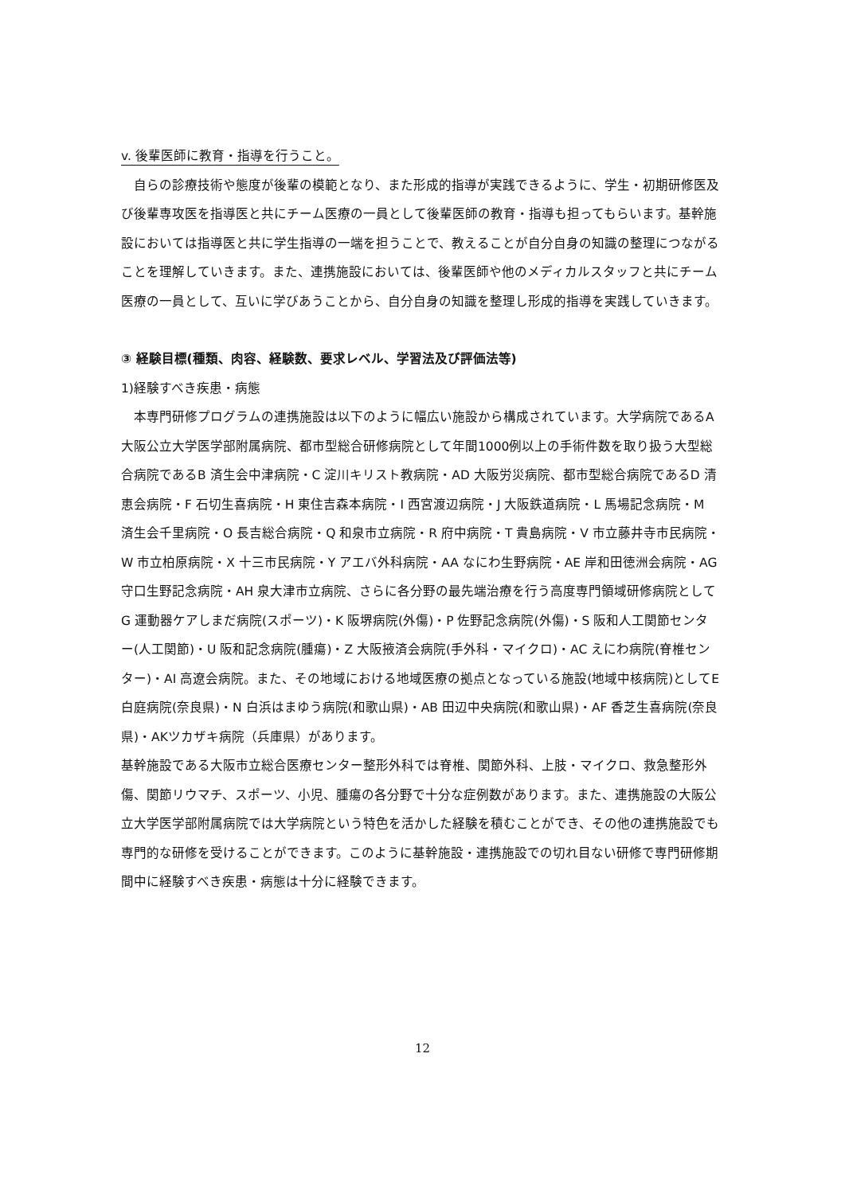v. 後輩医師に教育・指導を行うこと。
　自らの診療技術や態度が後輩の模範となり、また形成的指導が実践できるように、学生・初期研修医及び後輩専攻医を指導医と共にチーム医療の一員として後輩医師の教育・指導も担ってもらいます。基幹施設においては指導医と共に学生指導の一端を担うことで、教えることが自分自身の知識の整理につながることを理解していきます。また、連携施設においては、後輩医師や他のメディカルスタッフと共にチーム医療の一員として、互いに学びあうことから、自分自身の知識を整理し形成的指導を実践していきます。
③ 経験目標(種類、肉容、経験数、要求レベル、学習法及び評価法等)
1)経験すべき疾患・病態
　本専門研修プログラムの連携施設は以下のように幅広い施設から構成されています。大学病院であるA 大阪公立大学医学部附属病院、都市型総合研修病院として年間1000例以上の手術件数を取り扱う大型総合病院であるB 済生会中津病院・C 淀川キリスト教病院・AD 大阪労災病院、都市型総合病院であるD 清恵会病院・F 石切生喜病院・H 東住吉森本病院・I 西宮渡辺病院・J 大阪鉄道病院・L 馬場記念病院・M 済生会千里病院・O 長吉総合病院・Q 和泉市立病院・R 府中病院・T 貴島病院・V 市立藤井寺市民病院・W 市立柏原病院・X 十三市民病院・Y アエバ外科病院・AA なにわ生野病院・AE 岸和田徳洲会病院・AG 守口生野記念病院・AH 泉大津市立病院、さらに各分野の最先端治療を行う高度専門領域研修病院としてG 運動器ケアしまだ病院(スポーツ)・K 阪堺病院(外傷)・P 佐野記念病院(外傷)・S 阪和人工関節センター(人工関節)・U 阪和記念病院(腫瘍)・Z 大阪掖済会病院(手外科・マイクロ)・AC えにわ病院(脊椎センター)・AI 高遼会病院。また、その地域における地域医療の拠点となっている施設(地域中核病院)としてE 白庭病院(奈良県)・N 白浜はまゆう病院(和歌山県)・AB 田辺中央病院(和歌山県)・AF 香芝生喜病院(奈良県)・AKツカザキ病院（兵庫県）があります。
基幹施設である大阪市立総合医療センター整形外科では脊椎、関節外科、上肢・マイクロ、救急整形外傷、関節リウマチ、スポーツ、小児、腫瘍の各分野で十分な症例数があります。また、連携施設の大阪公立大学医学部附属病院では大学病院という特色を活かした経験を積むことができ、その他の連携施設でも専門的な研修を受けることができます。このように基幹施設・連携施設での切れ目ない研修で専門研修期間中に経験すべき疾患・病態は十分に経験できます。
12